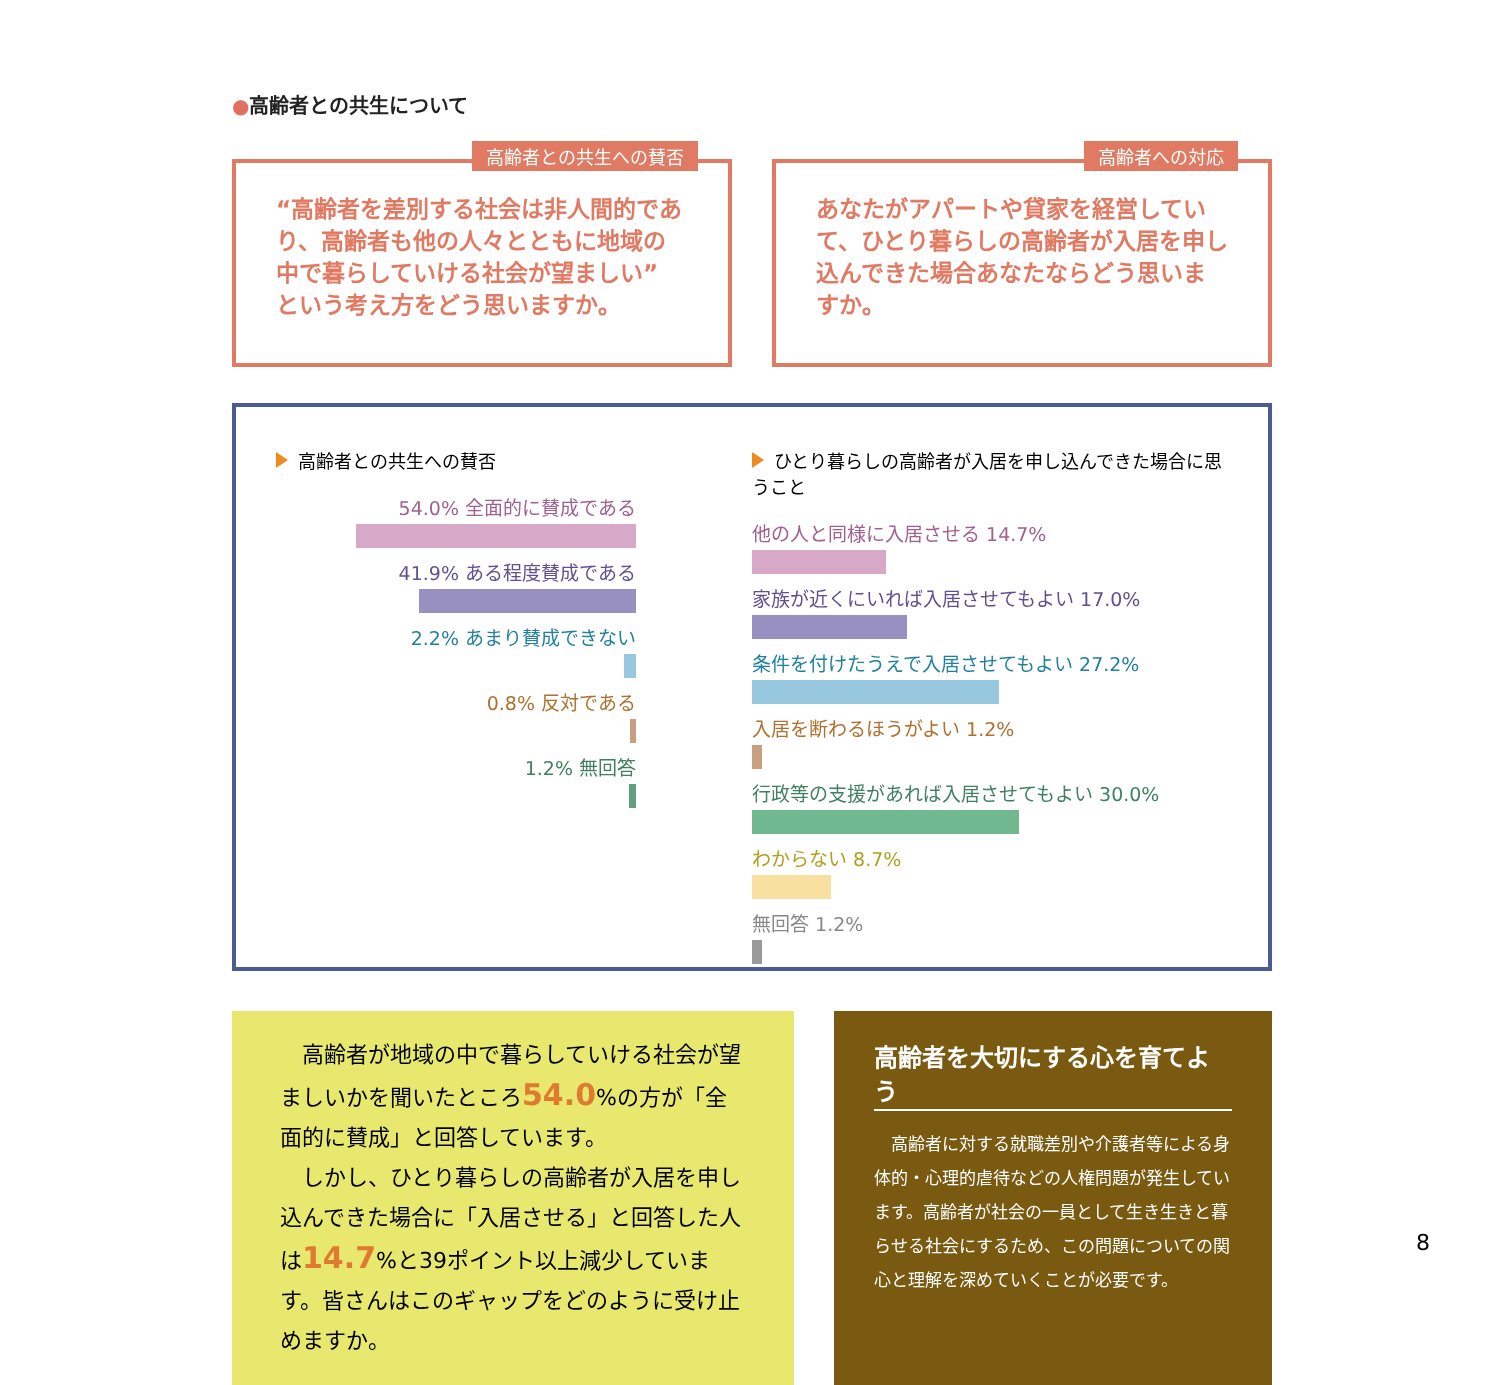●高齢者との共生について
高齢者との共生への賛否
“高齢者を差別する社会は非人間的であり、高齢者も他の人々とともに地域の中で暮らしていける社会が望ましい” という考え方をどう思いますか。
高齢者への対応
あなたがアパートや貸家を経営していて、ひとり暮らしの高齢者が入居を申し込んできた場合あなたならどう思いますか。
高齢者との共生への賛否
54.0% 全面的に賛成である
41.9% ある程度賛成である
2.2% あまり賛成できない
0.8% 反対である
1.2% 無回答
ひとり暮らしの高齢者が入居を申し込んできた場合に思うこと
他の人と同様に入居させる 14.7%
家族が近くにいれば入居させてもよい 17.0%
条件を付けたうえで入居させてもよい 27.2%
入居を断わるほうがよい 1.2%
行政等の支援があれば入居させてもよい 30.0%
わからない 8.7%
無回答 1.2%
　高齢者が地域の中で暮らしていける社会が望ましいかを聞いたところ54.0%の方が「全面的に賛成」と回答しています。
　しかし、ひとり暮らしの高齢者が入居を申し込んできた場合に「入居させる」と回答した人は14.7%と39ポイント以上減少しています。皆さんはこのギャップをどのように受け止めますか。
高齢者を大切にする心を育てよう
　高齢者に対する就職差別や介護者等による身体的・心理的虐待などの人権問題が発生しています。高齢者が社会の一員として生き生きと暮らせる社会にするため、この問題についての関心と理解を深めていくことが必要です。
8